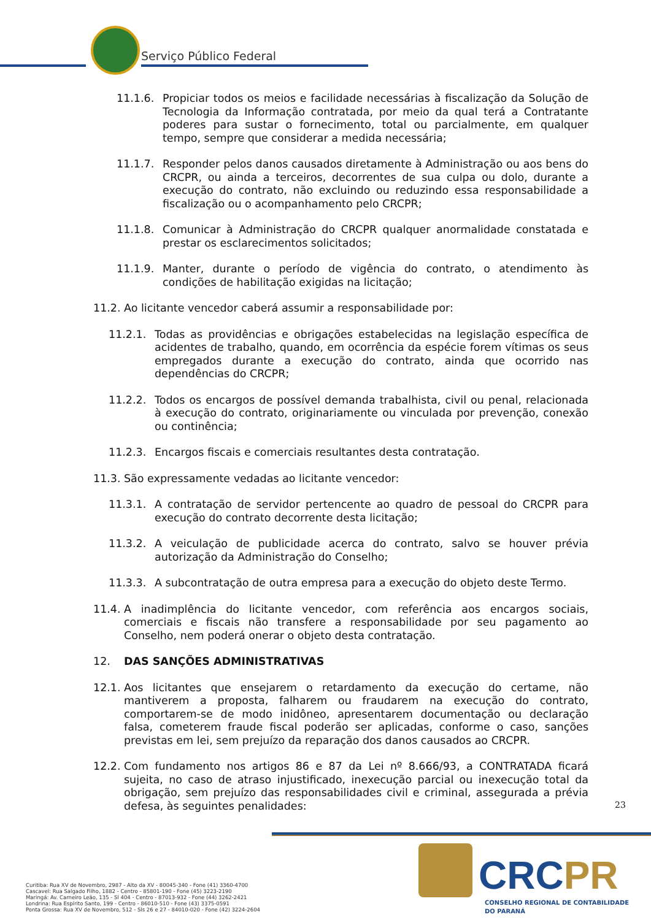Serviço Público Federal
11.1.6. Propiciar todos os meios e facilidade necessárias à fiscalização da Solução de Tecnologia da Informação contratada, por meio da qual terá a Contratante poderes para sustar o fornecimento, total ou parcialmente, em qualquer tempo, sempre que considerar a medida necessária;
11.1.7. Responder pelos danos causados diretamente à Administração ou aos bens do CRCPR, ou ainda a terceiros, decorrentes de sua culpa ou dolo, durante a execução do contrato, não excluindo ou reduzindo essa responsabilidade a fiscalização ou o acompanhamento pelo CRCPR;
11.1.8. Comunicar à Administração do CRCPR qualquer anormalidade constatada e prestar os esclarecimentos solicitados;
11.1.9. Manter, durante o período de vigência do contrato, o atendimento às condições de habilitação exigidas na licitação;
11.2. Ao licitante vencedor caberá assumir a responsabilidade por:
11.2.1. Todas as providências e obrigações estabelecidas na legislação específica de acidentes de trabalho, quando, em ocorrência da espécie forem vítimas os seus empregados durante a execução do contrato, ainda que ocorrido nas dependências do CRCPR;
11.2.2. Todos os encargos de possível demanda trabalhista, civil ou penal, relacionada à execução do contrato, originariamente ou vinculada por prevenção, conexão ou continência;
11.2.3. Encargos fiscais e comerciais resultantes desta contratação.
11.3. São expressamente vedadas ao licitante vencedor:
11.3.1. A contratação de servidor pertencente ao quadro de pessoal do CRCPR para execução do contrato decorrente desta licitação;
11.3.2. A veiculação de publicidade acerca do contrato, salvo se houver prévia autorização da Administração do Conselho;
11.3.3. A subcontratação de outra empresa para a execução do objeto deste Termo.
11.4. A inadimplência do licitante vencedor, com referência aos encargos sociais, comerciais e fiscais não transfere a responsabilidade por seu pagamento ao Conselho, nem poderá onerar o objeto desta contratação.
12. DAS SANÇÕES ADMINISTRATIVAS
12.1. Aos licitantes que ensejarem o retardamento da execução do certame, não mantiverem a proposta, falharem ou fraudarem na execução do contrato, comportarem-se de modo inidôneo, apresentarem documentação ou declaração falsa, cometerem fraude fiscal poderão ser aplicadas, conforme o caso, sanções previstas em lei, sem prejuízo da reparação dos danos causados ao CRCPR.
12.2. Com fundamento nos artigos 86 e 87 da Lei nº 8.666/93, a CONTRATADA ficará sujeita, no caso de atraso injustificado, inexecução parcial ou inexecução total da obrigação, sem prejuízo das responsabilidades civil e criminal, assegurada a prévia defesa, às seguintes penalidades:
23
CRCPR
CONSELHO REGIONAL DE CONTABILIDADE
DO PARANÁ
Curitiba: Rua XV de Novembro, 2987 - Alto da XV - 80045-340 - Fone (41) 3360-4700
Cascavel: Rua Salgado Filho, 1882 - Centro - 85801-190 - Fone (45) 3223-2190
Maringá: Av. Carneiro Leão, 135 - Sl 404 - Centro - 87013-932 - Fone (44) 3262-2421
Londrina: Rua Espírito Santo, 199 - Centro - 86010-510 - Fone (43) 3375-0591
Ponta Grossa: Rua XV de Novembro, 512 - Sls 26 e 27 - 84010-020 - Fone (42) 3224-2604